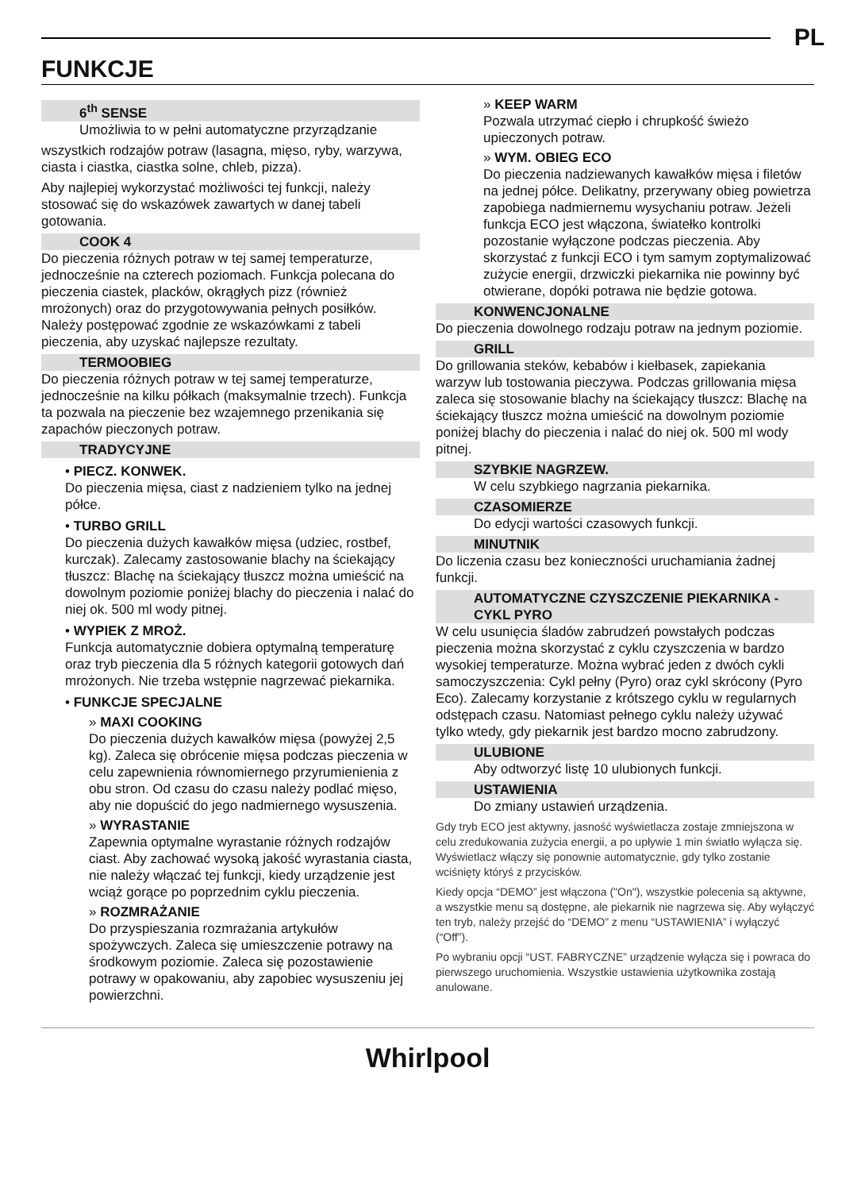PL
FUNKCJE
6<sup>th</sup> SENSE
Umożliwia to w pełni automatyczne przyrządzanie
wszystkich rodzajów potraw (lasagna, mięso, ryby, warzywa, ciasta i ciastka, ciastka solne, chleb, pizza).
Aby najlepiej wykorzystać możliwości tej funkcji, należy stosować się do wskazówek zawartych w danej tabeli gotowania.
COOK 4
Do pieczenia różnych potraw w tej samej temperaturze, jednocześnie na czterech poziomach. Funkcja polecana do pieczenia ciastek, placków, okrągłych pizz (również mrożonych) oraz do przygotowywania pełnych posiłków. Należy postępować zgodnie ze wskazówkami z tabeli pieczenia, aby uzyskać najlepsze rezultaty.
TERMOOBIEG
Do pieczenia różnych potraw w tej samej temperaturze, jednocześnie na kilku półkach (maksymalnie trzech). Funkcja ta pozwala na pieczenie bez wzajemnego przenikania się zapachów pieczonych potraw.
TRADYCYJNE
• PIECZ. KONWEK.
Do pieczenia mięsa, ciast z nadzieniem tylko na jednej półce.
• TURBO GRILL
Do pieczenia dużych kawałków mięsa (udziec, rostbef, kurczak). Zalecamy zastosowanie blachy na ściekający tłuszcz: Blachę na ściekający tłuszcz można umieścić na dowolnym poziomie poniżej blachy do pieczenia i nalać do niej ok. 500 ml wody pitnej.
• WYPIEK Z MROŻ.
Funkcja automatycznie dobiera optymalną temperaturę oraz tryb pieczenia dla 5 różnych kategorii gotowych dań mrożonych. Nie trzeba wstępnie nagrzewać piekarnika.
• FUNKCJE SPECJALNE
» MAXI COOKING
Do pieczenia dużych kawałków mięsa (powyżej 2,5 kg). Zaleca się obrócenie mięsa podczas pieczenia w celu zapewnienia równomiernego przyrumienienia z obu stron. Od czasu do czasu należy podlać mięso, aby nie dopuścić do jego nadmiernego wysuszenia.
» WYRASTANIE
Zapewnia optymalne wyrastanie różnych rodzajów ciast. Aby zachować wysoką jakość wyrastania ciasta, nie należy włączać tej funkcji, kiedy urządzenie jest wciąż gorące po poprzednim cyklu pieczenia.
» ROZMRAŻANIE
Do przyspieszania rozmrażania artykułów spożywczych. Zaleca się umieszczenie potrawy na środkowym poziomie. Zaleca się pozostawienie potrawy w opakowaniu, aby zapobiec wysuszeniu jej powierzchni.
» KEEP WARM
Pozwala utrzymać ciepło i chrupkość świeżo upieczonych potraw.
» WYM. OBIEG ECO
Do pieczenia nadziewanych kawałków mięsa i filetów na jednej półce. Delikatny, przerywany obieg powietrza zapobiega nadmiernemu wysychaniu potraw. Jeżeli funkcja ECO jest włączona, światełko kontrolki pozostanie wyłączone podczas pieczenia. Aby skorzystać z funkcji ECO i tym samym zoptymalizować zużycie energii, drzwiczki piekarnika nie powinny być otwierane, dopóki potrawa nie będzie gotowa.
KONWENCJONALNE
Do pieczenia dowolnego rodzaju potraw na jednym poziomie.
GRILL
Do grillowania steków, kebabów i kiełbasek, zapiekania warzyw lub tostowania pieczywa. Podczas grillowania mięsa zaleca się stosowanie blachy na ściekający tłuszcz: Blachę na ściekający tłuszcz można umieścić na dowolnym poziomie poniżej blachy do pieczenia i nalać do niej ok. 500 ml wody pitnej.
SZYBKIE NAGRZEW.
W celu szybkiego nagrzania piekarnika.
CZASOMIERZE
Do edycji wartości czasowych funkcji.
MINUTNIK
Do liczenia czasu bez konieczności uruchamiania żadnej funkcji.
AUTOMATYCZNE CZYSZCZENIE PIEKARNIKA - CYKL PYRO
W celu usunięcia śladów zabrudzeń powstałych podczas pieczenia można skorzystać z cyklu czyszczenia w bardzo wysokiej temperaturze. Można wybrać jeden z dwóch cykli samoczyszczenia: Cykl pełny (Pyro) oraz cykl skrócony (Pyro Eco). Zalecamy korzystanie z krótszego cyklu w regularnych odstępach czasu. Natomiast pełnego cyklu należy używać tylko wtedy, gdy piekarnik jest bardzo mocno zabrudzony.
ULUBIONE
Aby odtworzyć listę 10 ulubionych funkcji.
USTAWIENIA
Do zmiany ustawień urządzenia.
Gdy tryb ECO jest aktywny, jasność wyświetlacza zostaje zmniejszona w celu zredukowania zużycia energii, a po upływie 1 min światło wyłącza się. Wyświetlacz włączy się ponownie automatycznie, gdy tylko zostanie wciśnięty któryś z przycisków.
Kiedy opcja “DEMO” jest włączona ("On"), wszystkie polecenia są aktywne, a wszystkie menu są dostępne, ale piekarnik nie nagrzewa się. Aby wyłączyć ten tryb, należy przejść do “DEMO” z menu “USTAWIENIA” i wyłączyć (“Off”).
Po wybraniu opcji “UST. FABRYCZNE” urządzenie wyłącza się i powraca do pierwszego uruchomienia. Wszystkie ustawienia użytkownika zostają anulowane.
Whirlpool